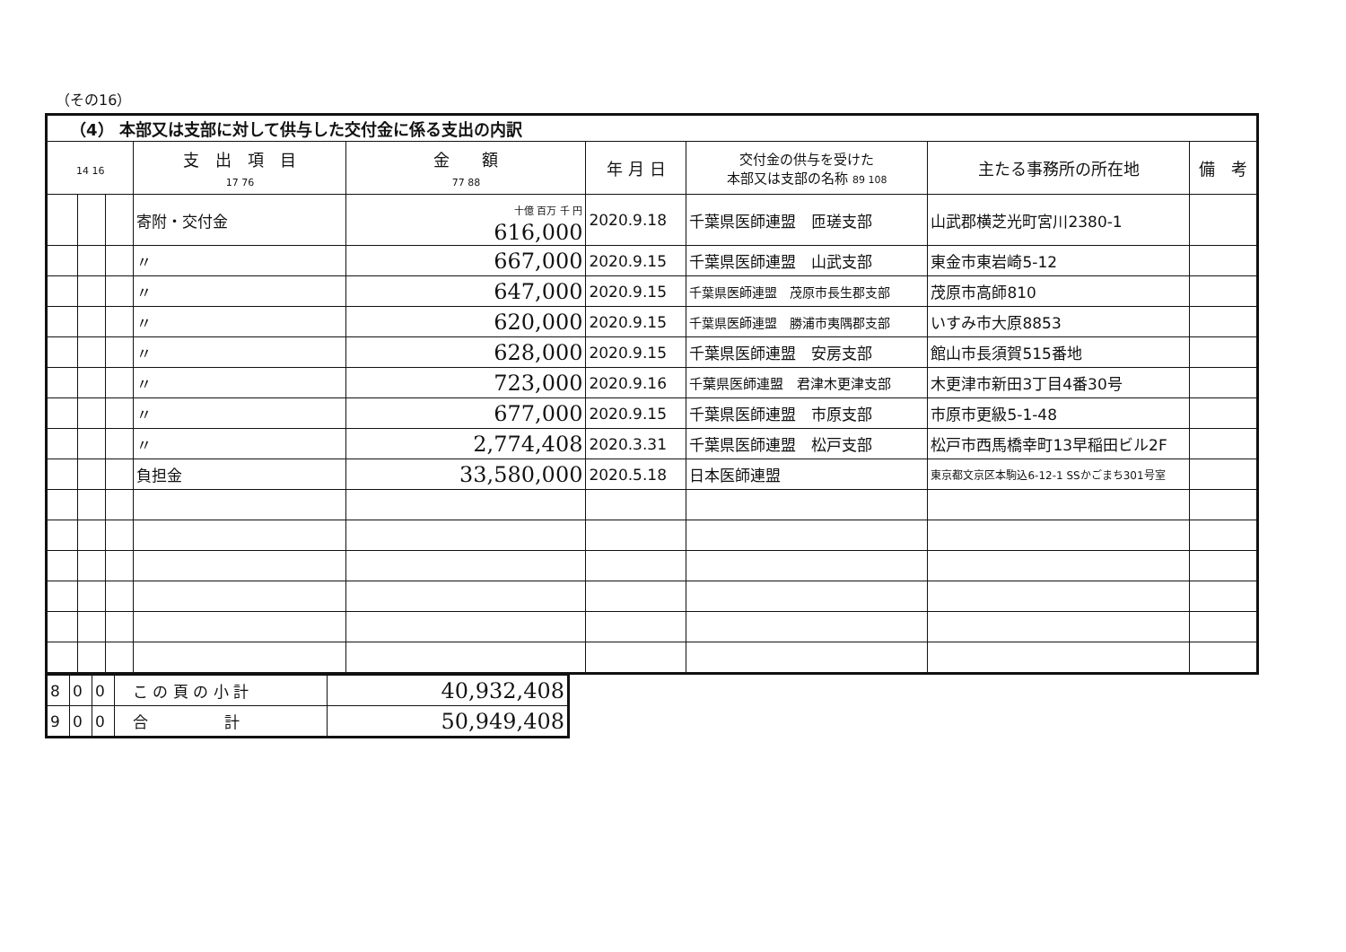（その16）
| （4） 本部又は支部に対して供与した交付金に係る支出の内訳 | | | | | | | | |
| --- | --- | --- | --- | --- | --- | --- | --- | --- |
| 14 16 | | | 支 出 項 目 17 76 | 金 額 77 88 | 年 月 日 | 交付金の供与を受けた 本部又は支部の名称 89 108 | 主たる事務所の所在地 | 備 考 |
| | | | 寄附・交付金 | 十億 百万 千 円 616,000 | 2020.9.18 | 千葉県医師連盟 匝瑳支部 | 山武郡横芝光町宮川2380-1 | |
| | | | 〃 | 667,000 | 2020.9.15 | 千葉県医師連盟 山武支部 | 東金市東岩崎5-12 | |
| | | | 〃 | 647,000 | 2020.9.15 | 千葉県医師連盟 茂原市長生郡支部 | 茂原市高師810 | |
| | | | 〃 | 620,000 | 2020.9.15 | 千葉県医師連盟 勝浦市夷隅郡支部 | いすみ市大原8853 | |
| | | | 〃 | 628,000 | 2020.9.15 | 千葉県医師連盟 安房支部 | 館山市長須賀515番地 | |
| | | | 〃 | 723,000 | 2020.9.16 | 千葉県医師連盟 君津木更津支部 | 木更津市新田3丁目4番30号 | |
| | | | 〃 | 677,000 | 2020.9.15 | 千葉県医師連盟 市原支部 | 市原市更級5-1-48 | |
| | | | 〃 | 2,774,408 | 2020.3.31 | 千葉県医師連盟 松戸支部 | 松戸市西馬橋幸町13早稲田ビル2F | |
| | | | 負担金 | 33,580,000 | 2020.5.18 | 日本医師連盟 | 東京都文京区本駒込6-12-1 SSかごまち301号室 | |
| 8 | 0 | 0 | こ の 頁 の 小 計 | 40,932,408 |
| 9 | 0 | 0 | 合 計 | 50,949,408 |